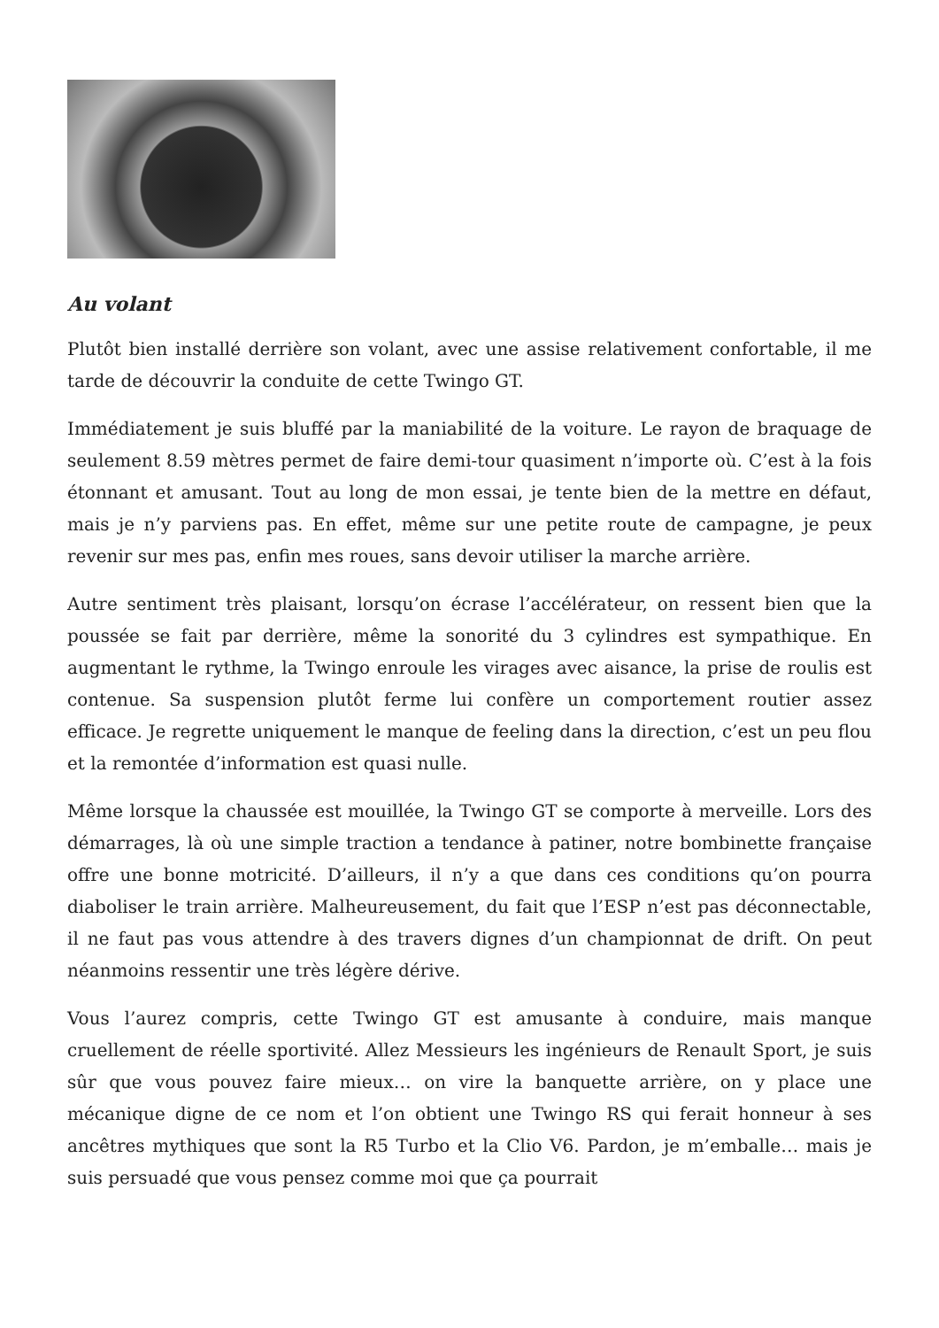Au volant
Plutôt bien installé derrière son volant, avec une assise relativement confortable, il me tarde de découvrir la conduite de cette Twingo GT.
Immédiatement je suis bluffé par la maniabilité de la voiture. Le rayon de braquage de seulement 8.59 mètres permet de faire demi-tour quasiment n’importe où. C’est à la fois étonnant et amusant. Tout au long de mon essai, je tente bien de la mettre en défaut, mais je n’y parviens pas. En effet, même sur une petite route de campagne, je peux revenir sur mes pas, enfin mes roues, sans devoir utiliser la marche arrière.
Autre sentiment très plaisant, lorsqu’on écrase l’accélérateur, on ressent bien que la poussée se fait par derrière, même la sonorité du 3 cylindres est sympathique. En augmentant le rythme, la Twingo enroule les virages avec aisance, la prise de roulis est contenue. Sa suspension plutôt ferme lui confère un comportement routier assez efficace. Je regrette uniquement le manque de feeling dans la direction, c’est un peu flou et la remontée d’information est quasi nulle.
Même lorsque la chaussée est mouillée, la Twingo GT se comporte à merveille. Lors des démarrages, là où une simple traction a tendance à patiner, notre bombinette française offre une bonne motricité. D’ailleurs, il n’y a que dans ces conditions qu’on pourra diaboliser le train arrière. Malheureusement, du fait que l’ESP n’est pas déconnectable, il ne faut pas vous attendre à des travers dignes d’un championnat de drift. On peut néanmoins ressentir une très légère dérive.
Vous l’aurez compris, cette Twingo GT est amusante à conduire, mais manque cruellement de réelle sportivité. Allez Messieurs les ingénieurs de Renault Sport, je suis sûr que vous pouvez faire mieux… on vire la banquette arrière, on y place une mécanique digne de ce nom et l’on obtient une Twingo RS qui ferait honneur à ses ancêtres mythiques que sont la R5 Turbo et la Clio V6. Pardon, je m’emballe… mais je suis persuadé que vous pensez comme moi que ça pourrait